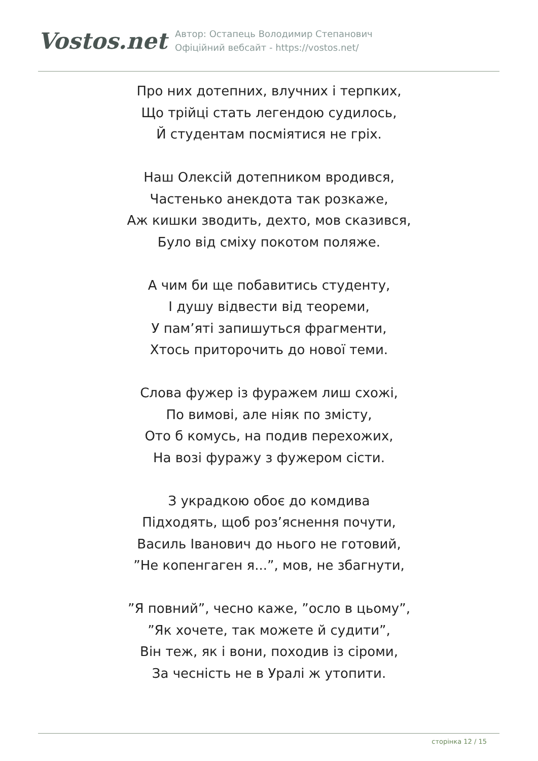Vostos.net
Автор: Остапець Володимир Степанович
Офіційний вебсайт - https://vostos.net/
Про них дотепних, влучних і терпких,
Що трійці стать легендою судилось,
Й студентам посміятися не гріх.
Наш Олексій дотепником вродився,
Частенько анекдота так розкаже,
Аж кишки зводить, дехто, мов сказився,
Було від сміху покотом поляже.
А чим би ще побавитись студенту,
І душу відвести від теореми,
У пам’яті запишуться фрагменти,
Хтось приторочить до нової теми.
Слова фужер із фуражем лиш схожі,
По вимові, але ніяк по змісту,
Ото б комусь, на подив перехожих,
На возі фуражу з фужером сісти.
З украдкою обоє до комдива
Підходять, щоб роз’яснення почути,
Василь Іванович до нього не готовий,
”Не копенгаген я...”, мов, не збагнути,
”Я повний”, чесно каже, ”осло в цьому”,
”Як хочете, так можете й судити”,
Він теж, як і вони, походив із сіроми,
За чесність не в Уралі ж утопити.
сторінка 12 / 15